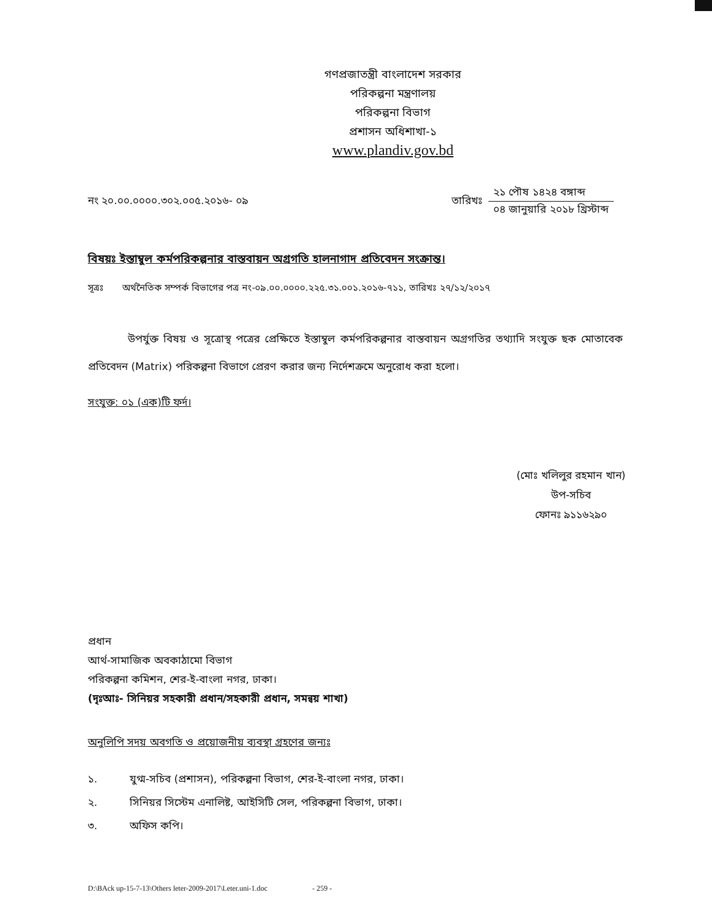গণপ্রজাতন্ত্রী বাংলাদেশ সরকার
পরিকল্পনা মন্ত্রণালয়
পরিকল্পনা বিভাগ
প্রশাসন অধিশাখা-১
www.plandiv.gov.bd
নং ২০.০০.০০০০.৩০২.০০৫.২০১৬- ০৯
তারিখঃ
২১ পৌষ ১৪২৪ বঙ্গাব্দ
০৪ জানুয়ারি ২০১৮ খ্রিস্টাব্দ
বিষয়ঃ ইস্তাম্বুল কর্মপরিকল্পনার বাস্তবায়ন অগ্রগতি হালনাগাদ প্রতিবেদন সংক্রান্ত।
সূত্রঃ অর্থনৈতিক সম্পর্ক বিভাগের পত্র নং-০৯.০০.০০০০.২২৫.৩১.০০১.২০১৬-৭১১, তারিখঃ ২৭/১২/২০১৭
উপর্যুক্ত বিষয় ও সূত্রোস্থ পত্রের প্রেক্ষিতে ইস্তাম্বুল কর্মপরিকল্পনার বাস্তবায়ন অগ্রগতির তথ্যাদি সংযুক্ত ছক মোতাবেক প্রতিবেদন (Matrix) পরিকল্পনা বিভাগে প্রেরণ করার জন্য নির্দেশক্রমে অনুরোধ করা হলো।
সংযুক্ত: ০১ (এক)টি ফর্দ।
(মোঃ খলিলুর রহমান খান)
উপ-সচিব
ফোনঃ ৯১১৬২৯০
প্রধান
আর্থ-সামাজিক অবকাঠামো বিভাগ
পরিকল্পনা কমিশন, শের-ই-বাংলা নগর, ঢাকা।
(দৃঃআঃ- সিনিয়র সহকারী প্রধান/সহকারী প্রধান, সমন্বয় শাখা)
অনুলিপি সদয় অবগতি ও প্রয়োজনীয় ব্যবস্থা গ্রহণের জন্যঃ
১. যুগ্ম-সচিব (প্রশাসন), পরিকল্পনা বিভাগ, শের-ই-বাংলা নগর, ঢাকা।
২. সিনিয়র সিস্টেম এনালিষ্ট, আইসিটি সেল, পরিকল্পনা বিভাগ, ঢাকা।
৩. অফিস কপি।
D:\BAck up-15-7-13\Others leter-2009-2017\Leter.uni-1.doc - 259 -